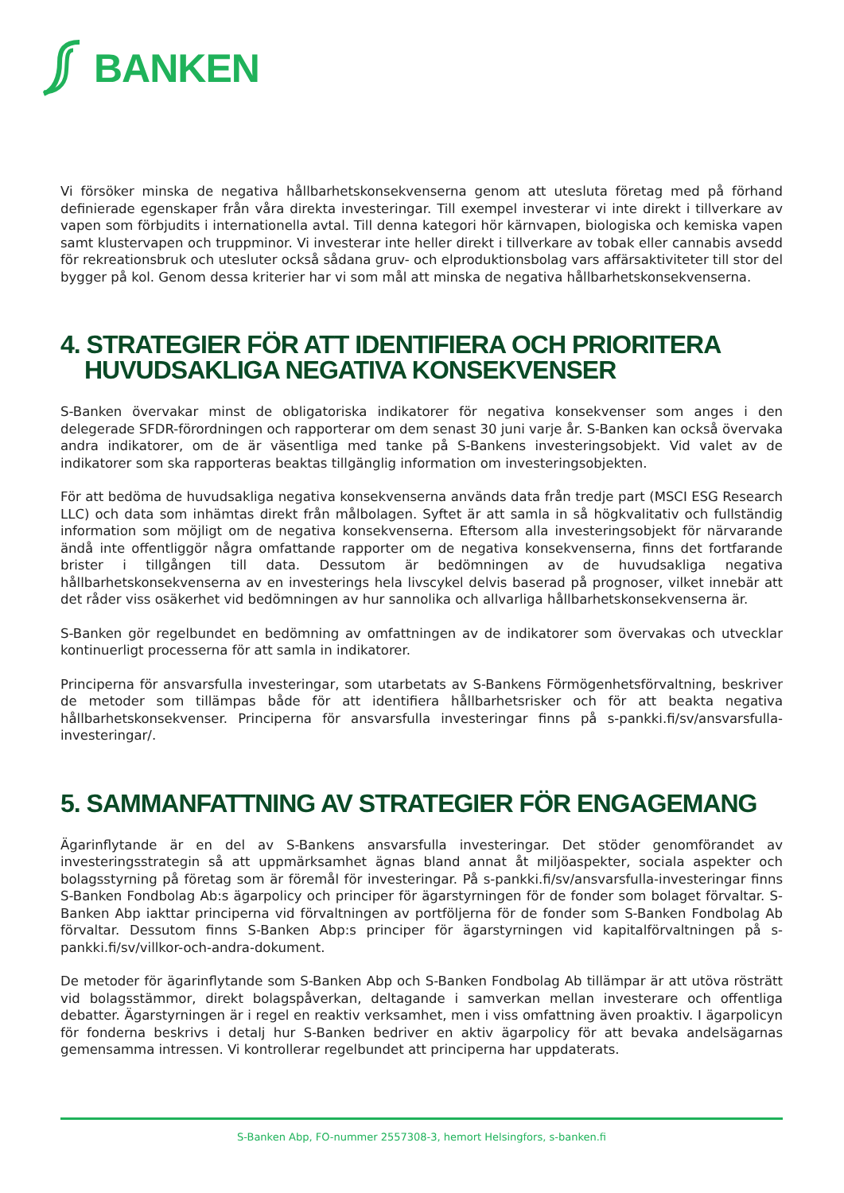BANKEN
Vi försöker minska de negativa hållbarhetskonsekvenserna genom att utesluta företag med på förhand definierade egenskaper från våra direkta investeringar. Till exempel investerar vi inte direkt i tillverkare av vapen som förbjudits i internationella avtal. Till denna kategori hör kärnvapen, biologiska och kemiska vapen samt klustervapen och truppminor. Vi investerar inte heller direkt i tillverkare av tobak eller cannabis avsedd för rekreationsbruk och utesluter också sådana gruv- och elproduktionsbolag vars affärsaktiviteter till stor del bygger på kol. Genom dessa kriterier har vi som mål att minska de negativa hållbarhetskonsekvenserna.
4. STRATEGIER FÖR ATT IDENTIFIERA OCH PRIORITERA HUVUDSAKLIGA NEGATIVA KONSEKVENSER
S-Banken övervakar minst de obligatoriska indikatorer för negativa konsekvenser som anges i den delegerade SFDR-förordningen och rapporterar om dem senast 30 juni varje år. S-Banken kan också övervaka andra indikatorer, om de är väsentliga med tanke på S-Bankens investeringsobjekt. Vid valet av de indikatorer som ska rapporteras beaktas tillgänglig information om investeringsobjekten.
För att bedöma de huvudsakliga negativa konsekvenserna används data från tredje part (MSCI ESG Research LLC) och data som inhämtas direkt från målbolagen. Syftet är att samla in så högkvalitativ och fullständig information som möjligt om de negativa konsekvenserna. Eftersom alla investeringsobjekt för närvarande ändå inte offentliggör några omfattande rapporter om de negativa konsekvenserna, finns det fortfarande brister i tillgången till data. Dessutom är bedömningen av de huvudsakliga negativa hållbarhetskonsekvenserna av en investerings hela livscykel delvis baserad på prognoser, vilket innebär att det råder viss osäkerhet vid bedömningen av hur sannolika och allvarliga hållbarhetskonsekvenserna är.
S-Banken gör regelbundet en bedömning av omfattningen av de indikatorer som övervakas och utvecklar kontinuerligt processerna för att samla in indikatorer.
Principerna för ansvarsfulla investeringar, som utarbetats av S-Bankens Förmögenhetsförvaltning, beskriver de metoder som tillämpas både för att identifiera hållbarhetsrisker och för att beakta negativa hållbarhetskonsekvenser. Principerna för ansvarsfulla investeringar finns på s-pankki.fi/sv/ansvarsfulla-investeringar/.
5. SAMMANFATTNING AV STRATEGIER FÖR ENGAGEMANG
Ägarinflytande är en del av S-Bankens ansvarsfulla investeringar. Det stöder genomförandet av investeringsstrategin så att uppmärksamhet ägnas bland annat åt miljöaspekter, sociala aspekter och bolagsstyrning på företag som är föremål för investeringar. På s-pankki.fi/sv/ansvarsfulla-investeringar finns S-Banken Fondbolag Ab:s ägarpolicy och principer för ägarstyrningen för de fonder som bolaget förvaltar. S-Banken Abp iakttar principerna vid förvaltningen av portföljerna för de fonder som S-Banken Fondbolag Ab förvaltar. Dessutom finns S-Banken Abp:s principer för ägarstyrningen vid kapitalförvaltningen på s-pankki.fi/sv/villkor-och-andra-dokument.
De metoder för ägarinflytande som S-Banken Abp och S-Banken Fondbolag Ab tillämpar är att utöva rösträtt vid bolagsstämmor, direkt bolagspåverkan, deltagande i samverkan mellan investerare och offentliga debatter. Ägarstyrningen är i regel en reaktiv verksamhet, men i viss omfattning även proaktiv. I ägarpolicyn för fonderna beskrivs i detalj hur S-Banken bedriver en aktiv ägarpolicy för att bevaka andelsägarnas gemensamma intressen. Vi kontrollerar regelbundet att principerna har uppdaterats.
S-Banken Abp, FO-nummer 2557308-3, hemort Helsingfors, s-banken.fi